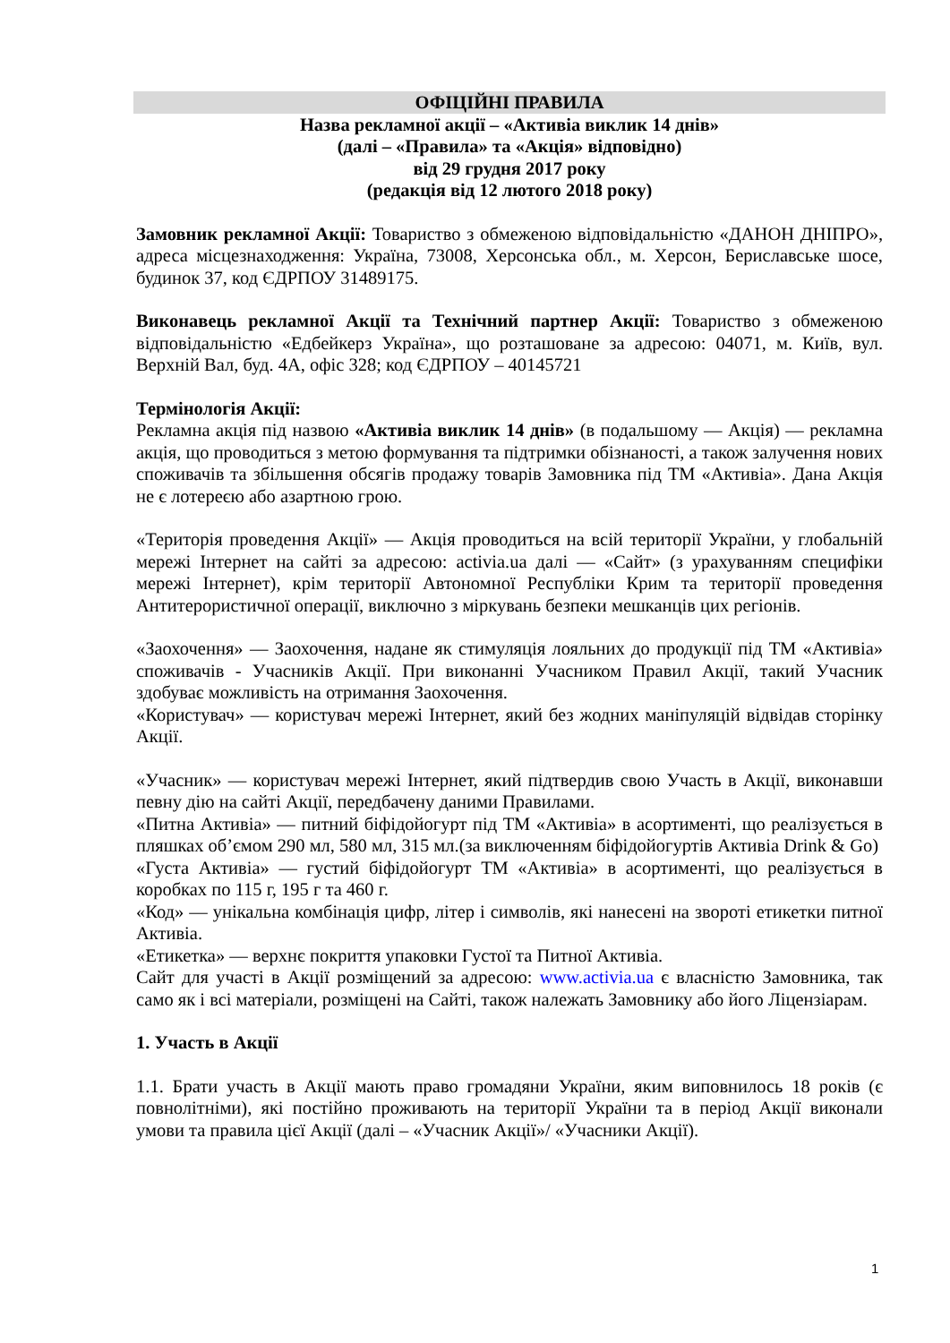ОФІЦІЙНІ ПРАВИЛА
Назва рекламної акції – «Активіа виклик 14 днів»
(далі – «Правила» та «Акція» відповідно)
від 29 грудня 2017 року
(редакція від 12 лютого 2018 року)
Замовник рекламної Акції: Товариство з обмеженою відповідальністю «ДАНОН ДНІПРО», адреса місцезнаходження: Україна, 73008, Херсонська обл., м. Херсон, Бериславське шосе, будинок 37, код ЄДРПОУ 31489175.
Виконавець рекламної Акції та Технічний партнер Акції: Товариство з обмеженою відповідальністю «Едбейкерз Україна», що розташоване за адресою: 04071, м. Київ, вул. Верхній Вал, буд. 4А, офіс 328; код ЄДРПОУ – 40145721
Термінологія Акції:
Рекламна акція під назвою «Активіа виклик 14 днів» (в подальшому — Акція) — рекламна акція, що проводиться з метою формування та підтримки обізнаності, а також залучення нових споживачів та збільшення обсягів продажу товарів Замовника під ТМ «Активіа». Дана Акція не є лотереєю або азартною грою.
«Територія проведення Акції» — Акція проводиться на всій території України, у глобальній мережі Інтернет на сайті за адресою: activia.ua далі — «Сайт» (з урахуванням специфіки мережі Інтернет), крім території Автономної Республіки Крим та території проведення Антитерористичної операції, виключно з міркувань безпеки мешканців цих регіонів.
«Заохочення» — Заохочення, надане як стимуляція лояльних до продукції під ТМ «Активіа» споживачів - Учасників Акції. При виконанні Учасником Правил Акції, такий Учасник здобуває можливість на отримання Заохочення.
«Користувач» — користувач мережі Інтернет, який без жодних маніпуляцій відвідав сторінку Акції.
«Учасник» — користувач мережі Інтернет, який підтвердив свою Участь в Акції, виконавши певну дію на сайті Акції, передбачену даними Правилами.
«Питна Активіа» — питний біфідойогурт під ТМ «Активіа» в асортименті, що реалізується в пляшках об’ємом 290 мл, 580 мл, 315 мл.(за виключенням біфідойогуртів Активіа Drink & Go)
«Густа Активіа» — густий біфідойогурт ТМ «Активіа» в асортименті, що реалізується в коробках по 115 г, 195 г та 460 г.
«Код» — унікальна комбінація цифр, літер і символів, які нанесені на звороті етикетки питної Активіа.
«Етикетка» — верхнє покриття упаковки Густої та Питної Активіа.
Сайт для участі в Акції розміщений за адресою: www.activia.ua є власністю Замовника, так само як і всі матеріали, розміщені на Сайті, також належать Замовнику або його Ліцензіарам.
1. Участь в Акції
1.1. Брати участь в Акції мають право громадяни України, яким виповнилось 18 років (є повнолітніми), які постійно проживають на території України та в період Акції виконали умови та правила цієї Акції (далі – «Учасник Акції»/ «Учасники Акції).
1